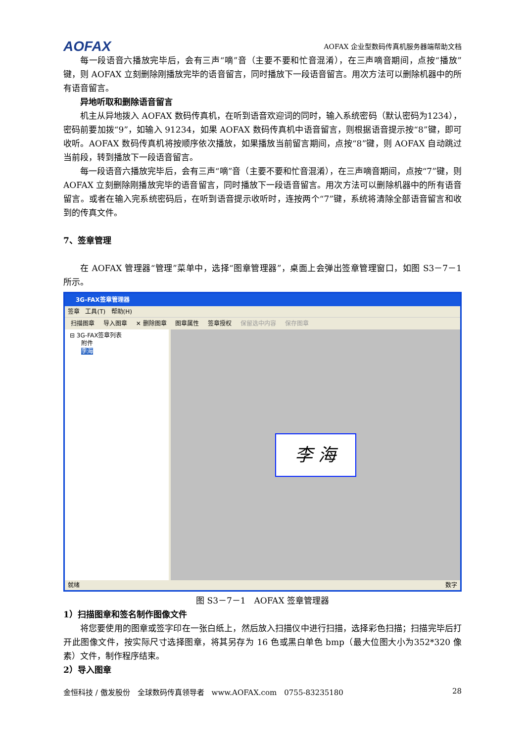AOFAX AOFAX 企业型数码传真机服务器端帮助文档
每一段语音六播放完毕后，会有三声“嘀”音（主要不要和忙音混淆），在三声嘀音期间，点按“播放”键，则 AOFAX 立刻删除刚播放完毕的语音留言，同时播放下一段语音留言。用次方法可以删除机器中的所有语音留言。
异地听取和删除语音留言
机主从异地拨入 AOFAX 数码传真机，在听到语音欢迎词的同时，输入系统密码（默认密码为1234），密码前要加拨“9”，如输入 91234，如果 AOFAX 数码传真机中语音留言，则根据语音提示按“8”键，即可收听。AOFAX 数码传真机将按顺序依次播放，如果播放当前留言期间，点按“8”键，则 AOFAX 自动跳过当前段，转到播放下一段语音留言。
每一段语音六播放完毕后，会有三声“嘀”音（主要不要和忙音混淆），在三声嘀音期间，点按“7”键，则 AOFAX 立刻删除刚播放完毕的语音留言，同时播放下一段语音留言。用次方法可以删除机器中的所有语音留言。或者在输入完系统密码后，在听到语音提示收听时，连按两个“7”键，系统将清除全部语音留言和收到的传真文件。
7、签章管理
在 AOFAX 管理器“管理”菜单中，选择“图章管理器”，桌面上会弹出签章管理窗口，如图 S3－7－1 所示。
3G-FAX签章管理器
签章 工具(T) 帮助(H)
扫描图章 导入图章 ✕ 删除图章 图章属性 签章授权 保留选中内容 保存图章
⊟ 3G-FAX签章列表
附件
李海
李 海
就绪 数字
图 S3－7－1　AOFAX 签章管理器
1）扫描图章和签名制作图像文件
将您要使用的图章或签字印在一张白纸上，然后放入扫描仪中进行扫描，选择彩色扫描；扫描完毕后打开此图像文件，按实际尺寸选择图章，将其另存为 16 色或黑白单色 bmp（最大位图大小为352*320 像素）文件，制作程序结束。
2）导入图章
金恒科技 / 傲发股份　全球数码传真领导者　www.AOFAX.com　0755-83235180 28